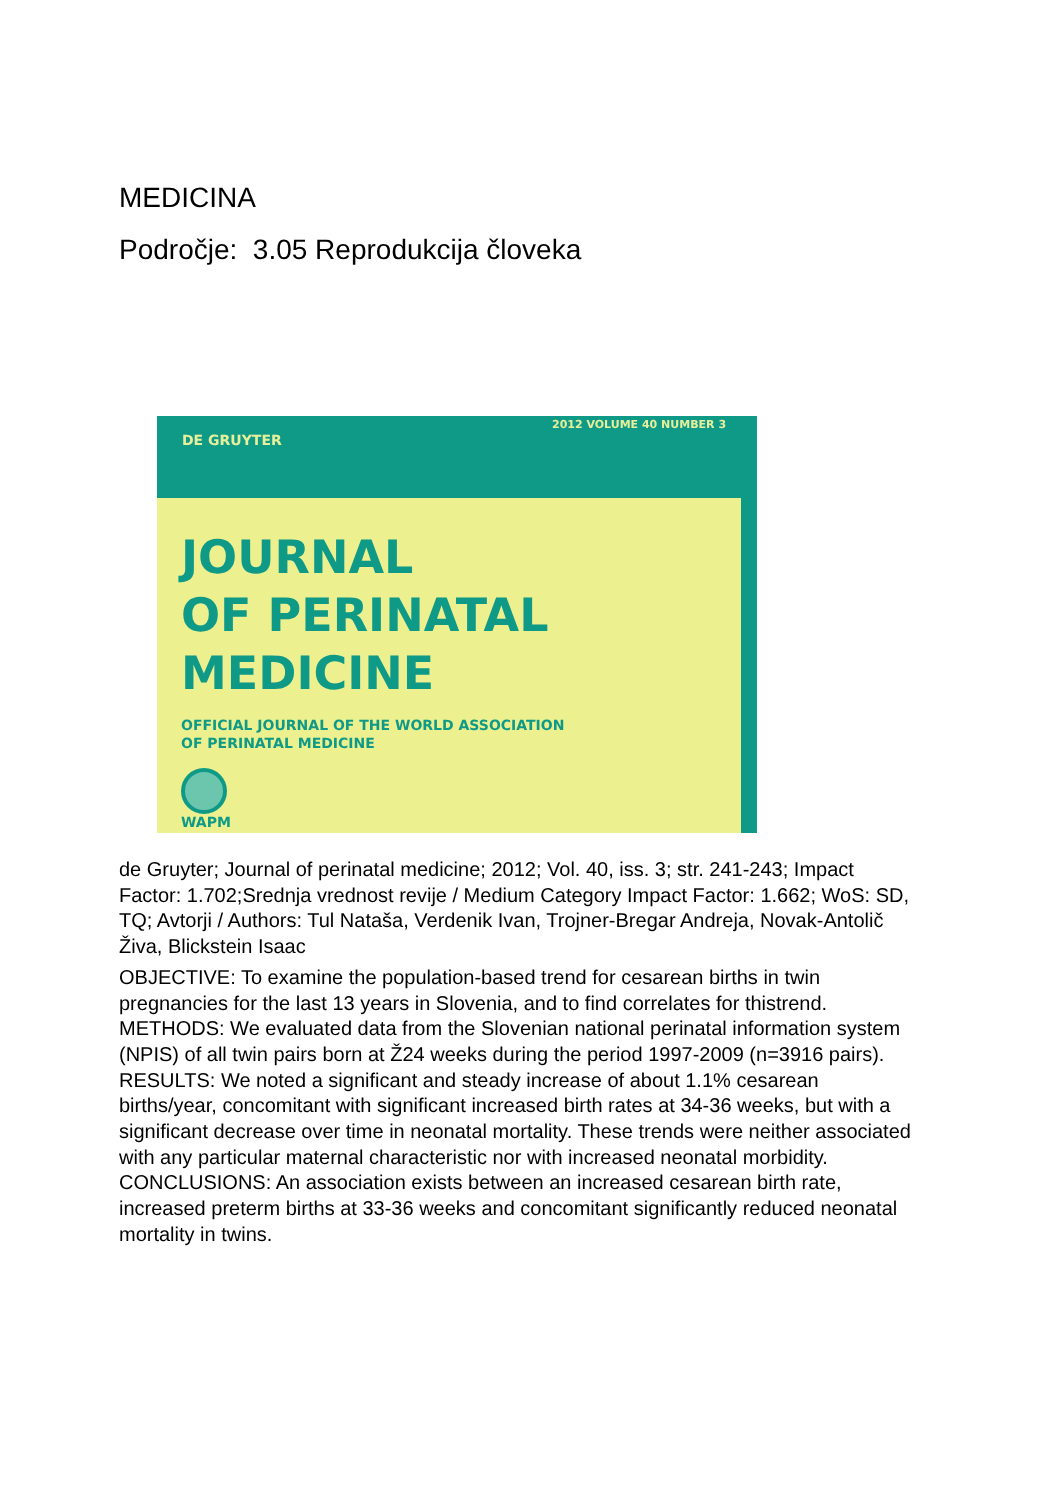MEDICINA
Področje: 3.05 Reprodukcija človeka
DE GRUYTER
2012 VOLUME 40 NUMBER 3
JOURNAL
OF PERINATAL
MEDICINE
OFFICIAL JOURNAL OF THE WORLD ASSOCIATION
OF PERINATAL MEDICINE
WAPM
de Gruyter; Journal of perinatal medicine; 2012; Vol. 40, iss. 3; str. 241-243; Impact Factor: 1.702;Srednja vrednost revije / Medium Category Impact Factor: 1.662; WoS: SD, TQ; Avtorji / Authors: Tul Nataša, Verdenik Ivan, Trojner-Bregar Andreja, Novak-Antolič Živa, Blickstein Isaac
OBJECTIVE: To examine the population-based trend for cesarean births in twin pregnancies for the last 13 years in Slovenia, and to find correlates for thistrend. METHODS: We evaluated data from the Slovenian national perinatal information system (NPIS) of all twin pairs born at Ž24 weeks during the period 1997-2009 (n=3916 pairs). RESULTS: We noted a significant and steady increase of about 1.1% cesarean births/year, concomitant with significant increased birth rates at 34-36 weeks, but with a significant decrease over time in neonatal mortality. These trends were neither associated with any particular maternal characteristic nor with increased neonatal morbidity. CONCLUSIONS: An association exists between an increased cesarean birth rate, increased preterm births at 33-36 weeks and concomitant significantly reduced neonatal mortality in twins.